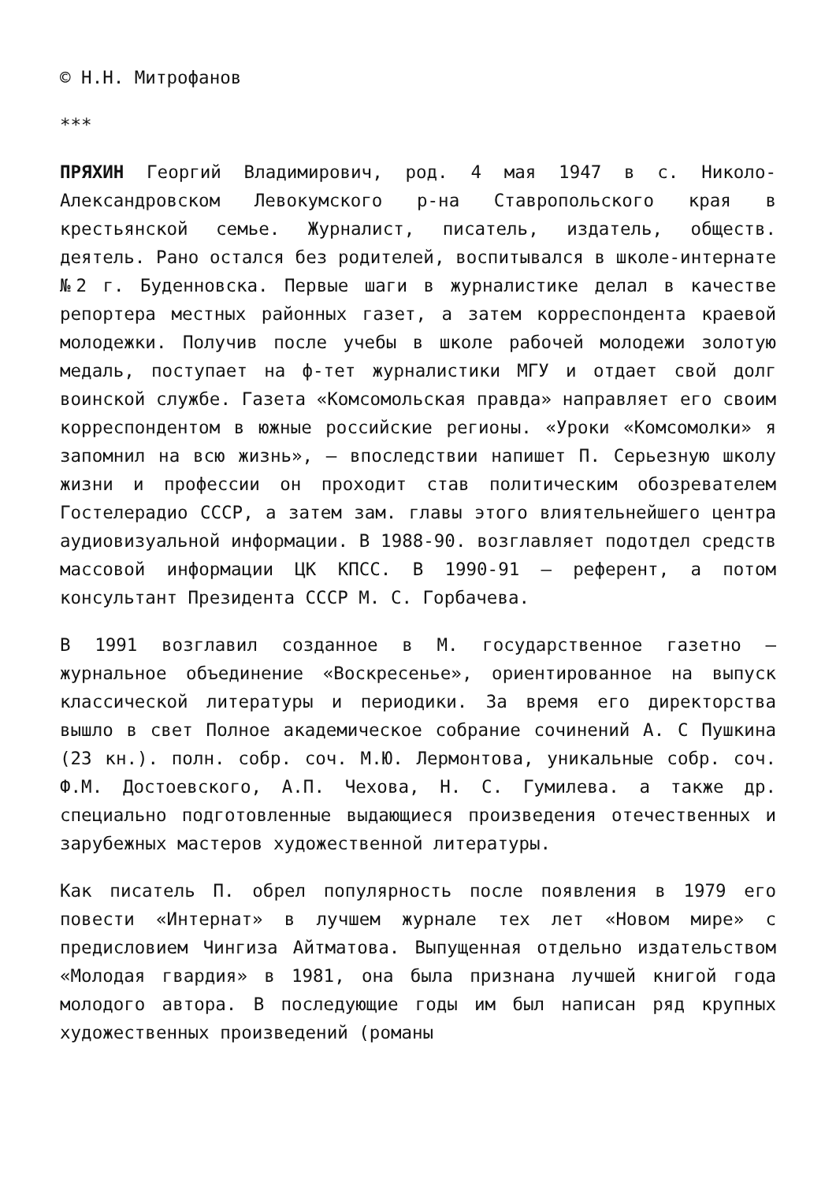© Н.Н. Митрофанов
***
ПРЯХИН Георгий Владимирович, род. 4 мая 1947 в с. Николо-Александровском Левокумского р-на Ставропольского края в крестьянской семье. Журналист, писатель, издатель, обществ. деятель. Рано остался без родителей, воспитывался в школе-интернате №2 г. Буденновска. Первые шаги в журналистике делал в качестве репортера местных районных газет, а затем корреспондента краевой молодежки. Получив после учебы в школе рабочей молодежи золотую медаль, поступает на ф-тет журналистики МГУ и отдает свой долг воинской службе. Газета «Комсомольская правда» направляет его своим корреспондентом в южные российские регионы. «Уроки «Комсомолки» я запомнил на всю жизнь», — впоследствии напишет П. Серьезную школу жизни и профессии он проходит став политическим обозревателем Гостелерадио СССР, а затем зам. главы этого влиятельнейшего центра аудиовизуальной информации. В 1988-90. возглавляет подотдел средств массовой информации ЦК КПСС. В 1990-91 — референт, а потом консультант Президента СССР М. С. Горбачева.
В 1991 возглавил созданное в М. государственное газетно — журнальное объединение «Воскресенье», ориентированное на выпуск классической литературы и периодики. За время его директорства вышло в свет Полное академическое собрание сочинений А. С Пушкина (23 кн.). полн. собр. соч. М.Ю. Лермонтова, уникальные собр. соч. Ф.М. Достоевского, А.П. Чехова, Н. С. Гумилева. а также др. специально подготовленные выдающиеся произведения отечественных и зарубежных мастеров художественной литературы.
Как писатель П. обрел популярность после появления в 1979 его повести «Интернат» в лучшем журнале тех лет «Новом мире» с предисловием Чингиза Айтматова. Выпущенная отдельно издательством «Молодая гвардия» в 1981, она была признана лучшей книгой года молодого автора. В последующие годы им был написан ряд крупных художественных произведений (романы